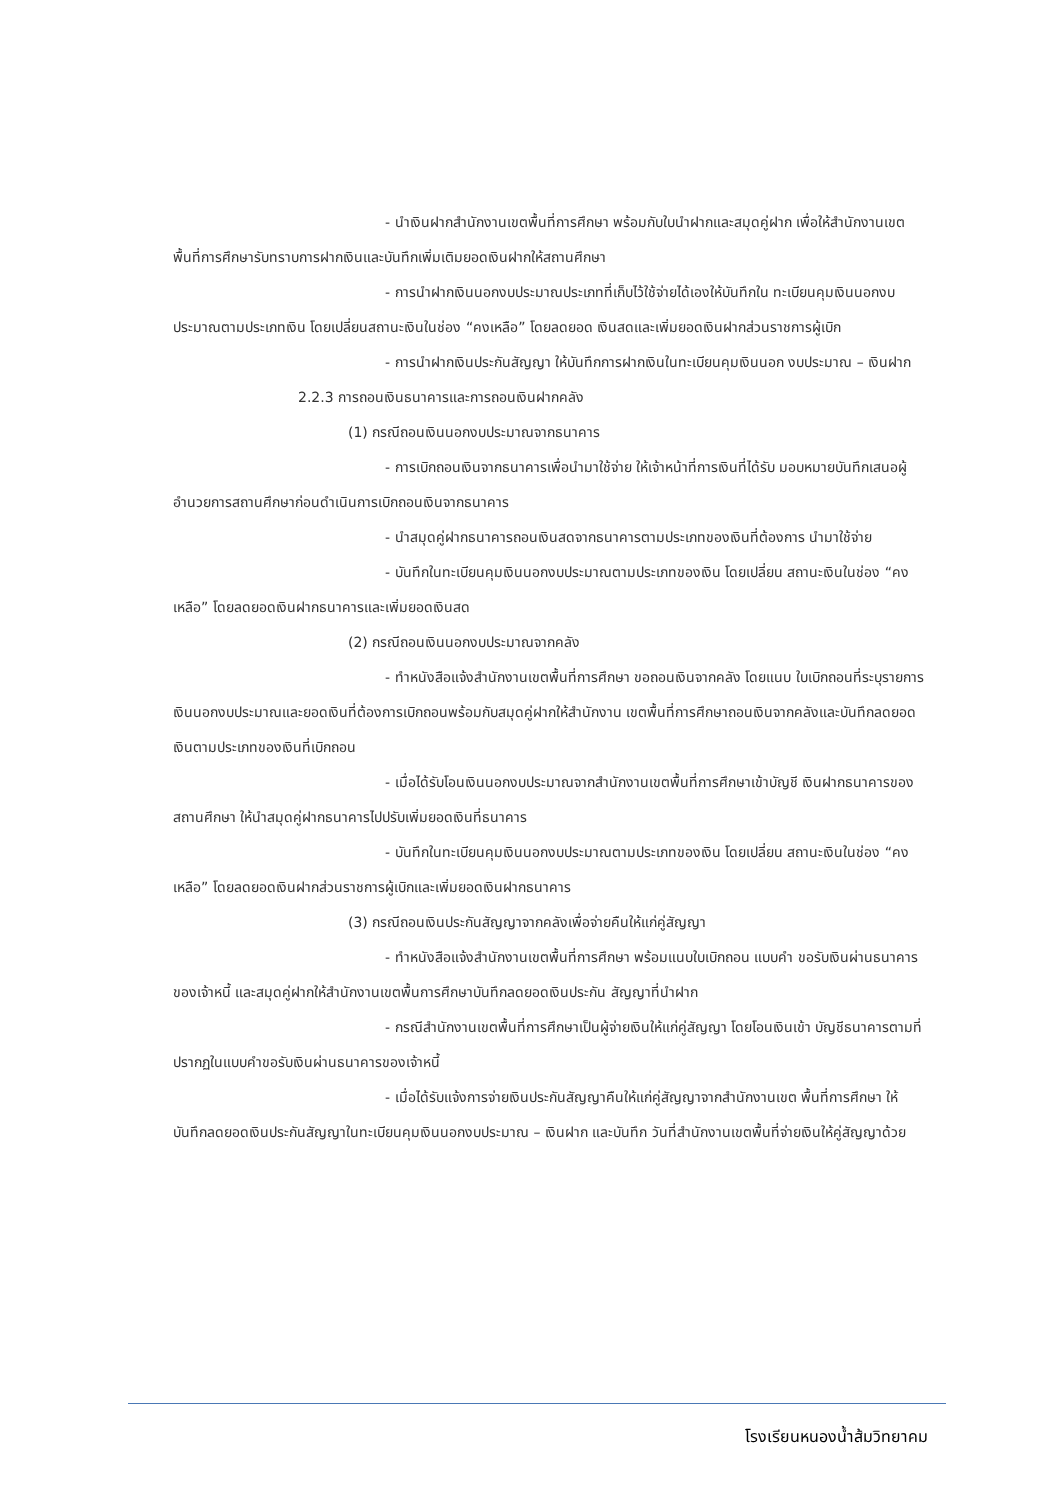- นำเงินฝากสำนักงานเขตพื้นที่การศึกษา พร้อมกับใบนำฝากและสมุดคู่ฝาก เพื่อให้สำนักงานเขตพื้นที่การศึกษารับทราบการฝากเงินและบันทึกเพิ่มเติมยอดเงินฝากให้สถานศึกษา
- การนำฝากเงินนอกงบประมาณประเภทที่เก็บไว้ใช้จ่ายได้เองให้บันทึกใน ทะเบียนคุมเงินนอกงบประมาณตามประเภทเงิน โดยเปลี่ยนสถานะเงินในช่อง “คงเหลือ” โดยลดยอด เงินสดและเพิ่มยอดเงินฝากส่วนราชการผู้เบิก
- การนำฝากเงินประกันสัญญา ให้บันทึกการฝากเงินในทะเบียนคุมเงินนอก งบประมาณ – เงินฝาก
2.2.3 การถอนเงินธนาคารและการถอนเงินฝากคลัง
(1) กรณีถอนเงินนอกงบประมาณจากธนาคาร
- การเบิกถอนเงินจากธนาคารเพื่อนำมาใช้จ่าย ให้เจ้าหน้าที่การเงินที่ได้รับ มอบหมายบันทึกเสนอผู้อำนวยการสถานศึกษาก่อนดำเนินการเบิกถอนเงินจากธนาคาร
- นำสมุดคู่ฝากธนาคารถอนเงินสดจากธนาคารตามประเภทของเงินที่ต้องการ นำมาใช้จ่าย
- บันทึกในทะเบียนคุมเงินนอกงบประมาณตามประเภทของเงิน โดยเปลี่ยน สถานะเงินในช่อง “คงเหลือ” โดยลดยอดเงินฝากธนาคารและเพิ่มยอดเงินสด
(2) กรณีถอนเงินนอกงบประมาณจากคลัง
- ทำหนังสือแจ้งสำนักงานเขตพื้นที่การศึกษา ขอถอนเงินจากคลัง โดยแนบ ใบเบิกถอนที่ระบุรายการเงินนอกงบประมาณและยอดเงินที่ต้องการเบิกถอนพร้อมกับสมุดคู่ฝากให้สำนักงาน เขตพื้นที่การศึกษาถอนเงินจากคลังและบันทึกลดยอดเงินตามประเภทของเงินที่เบิกถอน
- เมื่อได้รับโอนเงินนอกงบประมาณจากสำนักงานเขตพื้นที่การศึกษาเข้าบัญชี เงินฝากธนาคารของสถานศึกษา ให้นำสมุดคู่ฝากธนาคารไปปรับเพิ่มยอดเงินที่ธนาคาร
- บันทึกในทะเบียนคุมเงินนอกงบประมาณตามประเภทของเงิน โดยเปลี่ยน สถานะเงินในช่อง “คงเหลือ” โดยลดยอดเงินฝากส่วนราชการผู้เบิกและเพิ่มยอดเงินฝากธนาคาร
(3) กรณีถอนเงินประกันสัญญาจากคลังเพื่อจ่ายคืนให้แก่คู่สัญญา
- ทำหนังสือแจ้งสำนักงานเขตพื้นที่การศึกษา พร้อมแนบใบเบิกถอน แบบคำ ขอรับเงินผ่านธนาคารของเจ้าหนี้ และสมุดคู่ฝากให้สำนักงานเขตพื้นการศึกษาบันทึกลดยอดเงินประกัน สัญญาที่นำฝาก
- กรณีสำนักงานเขตพื้นที่การศึกษาเป็นผู้จ่ายเงินให้แก่คู่สัญญา โดยโอนเงินเข้า บัญชีธนาคารตามที่ปรากฏในแบบคำขอรับเงินผ่านธนาคารของเจ้าหนี้
- เมื่อได้รับแจ้งการจ่ายเงินประกันสัญญาคืนให้แก่คู่สัญญาจากสำนักงานเขต พื้นที่การศึกษา ให้บันทึกลดยอดเงินประกันสัญญาในทะเบียนคุมเงินนอกงบประมาณ – เงินฝาก และบันทึก วันที่สำนักงานเขตพื้นที่จ่ายเงินให้คู่สัญญาด้วย
โรงเรียนหนองน้ำส้มวิทยาคม